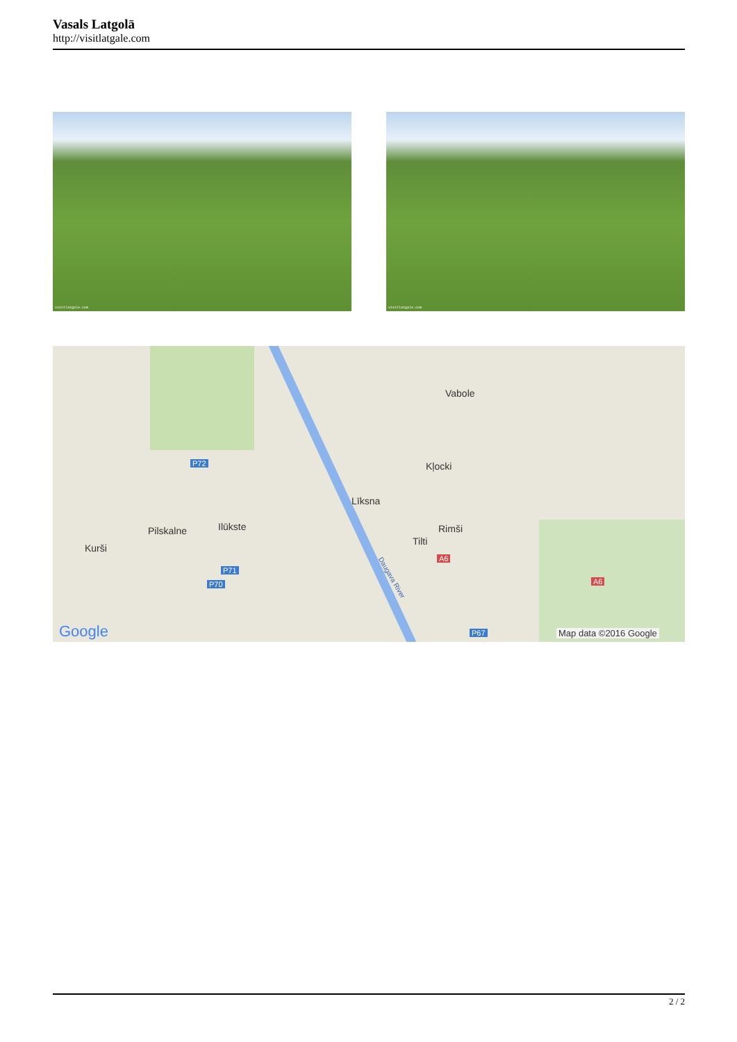Vasals Latgolā
http://visitlatgale.com
visitlatgale.com
visitlatgale.com
Vabole
Kļocki
Līksna
Rimši
Tilti
Ilūkste
Pilskalne
Kurši
P72
P71
P70
P67
A6
A6
Daugava River
Google Map data ©2016 Google
2 / 2